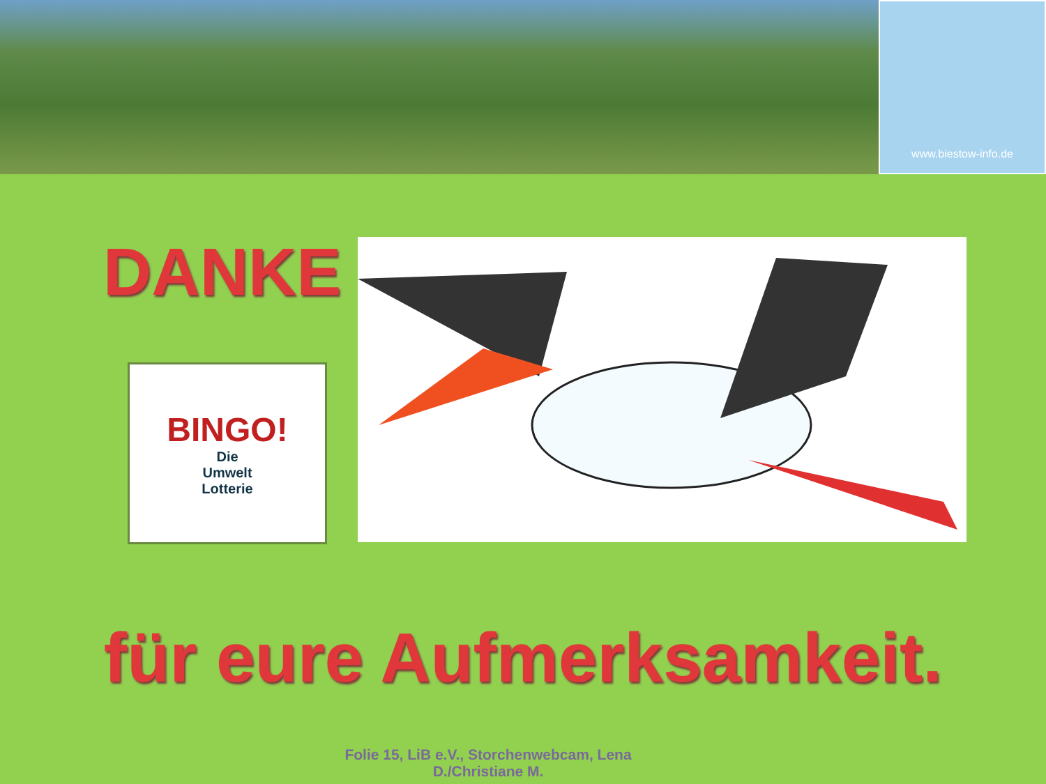www.biestow-info.de
DANKE
BINGO!
Die
Umwelt
Lotterie
für eure Aufmerksamkeit.
Folie 15, LiB e.V., Storchenwebcam, Lena
D./Christiane M.